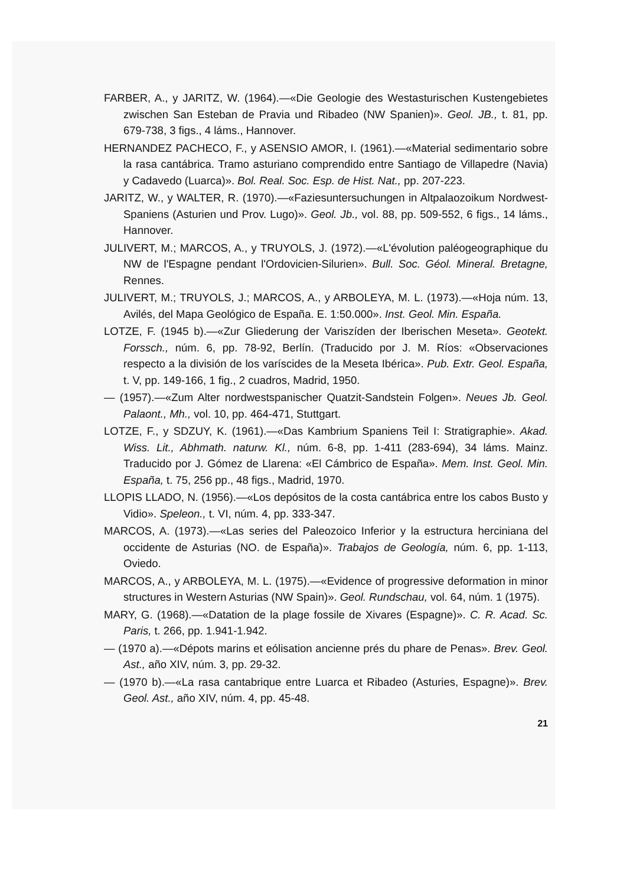FARBER, A., y JARITZ, W. (1964).—«Die Geologie des Westasturischen Kustengebietes zwischen San Esteban de Pravia und Ribadeo (NW Spanien)». Geol. JB., t. 81, pp. 679-738, 3 figs., 4 láms., Hannover.
HERNANDEZ PACHECO, F., y ASENSIO AMOR, I. (1961).—«Material sedimentario sobre la rasa cantábrica. Tramo asturiano comprendido entre Santiago de Villapedre (Navia) y Cadavedo (Luarca)». Bol. Real. Soc. Esp. de Hist. Nat., pp. 207-223.
JARITZ, W., y WALTER, R. (1970).—«Faziesuntersuchungen in Altpalaozoikum Nordwest-Spaniens (Asturien und Prov. Lugo)». Geol. Jb., vol. 88, pp. 509-552, 6 figs., 14 láms., Hannover.
JULIVERT, M.; MARCOS, A., y TRUYOLS, J. (1972).—«L'évolution paléogeographique du NW de l'Espagne pendant l'Ordovicien-Silurien». Bull. Soc. Géol. Mineral. Bretagne, Rennes.
JULIVERT, M.; TRUYOLS, J.; MARCOS, A., y ARBOLEYA, M. L. (1973).—«Hoja núm. 13, Avilés, del Mapa Geológico de España. E. 1:50.000». Inst. Geol. Min. España.
LOTZE, F. (1945 b).—«Zur Gliederung der Variszíden der Iberischen Meseta». Geotekt. Forssch., núm. 6, pp. 78-92, Berlín. (Traducido por J. M. Ríos: «Observaciones respecto a la división de los varíscides de la Meseta Ibérica». Pub. Extr. Geol. España, t. V, pp. 149-166, 1 fig., 2 cuadros, Madrid, 1950.
— (1957).—«Zum Alter nordwestspanischer Quatzit-Sandstein Folgen». Neues Jb. Geol. Palaont., Mh., vol. 10, pp. 464-471, Stuttgart.
LOTZE, F., y SDZUY, K. (1961).—«Das Kambrium Spaniens Teil I: Stratigraphie». Akad. Wiss. Lit., Abhmath. naturw. Kl., núm. 6-8, pp. 1-411 (283-694), 34 láms. Mainz. Traducido por J. Gómez de Llarena: «El Cámbrico de España». Mem. Inst. Geol. Min. España, t. 75, 256 pp., 48 figs., Madrid, 1970.
LLOPIS LLADO, N. (1956).—«Los depósitos de la costa cantábrica entre los cabos Busto y Vidio». Speleon., t. VI, núm. 4, pp. 333-347.
MARCOS, A. (1973).—«Las series del Paleozoico Inferior y la estructura herciniana del occidente de Asturias (NO. de España)». Trabajos de Geología, núm. 6, pp. 1-113, Oviedo.
MARCOS, A., y ARBOLEYA, M. L. (1975).—«Evidence of progressive deformation in minor structures in Western Asturias (NW Spain)». Geol. Rundschau, vol. 64, núm. 1 (1975).
MARY, G. (1968).—«Datation de la plage fossile de Xivares (Espagne)». C. R. Acad. Sc. Paris, t. 266, pp. 1.941-1.942.
— (1970 a).—«Dépots marins et eólisation ancienne prés du phare de Penas». Brev. Geol. Ast., año XIV, núm. 3, pp. 29-32.
— (1970 b).—«La rasa cantabrique entre Luarca et Ribadeo (Asturies, Espagne)». Brev. Geol. Ast., año XIV, núm. 4, pp. 45-48.
21